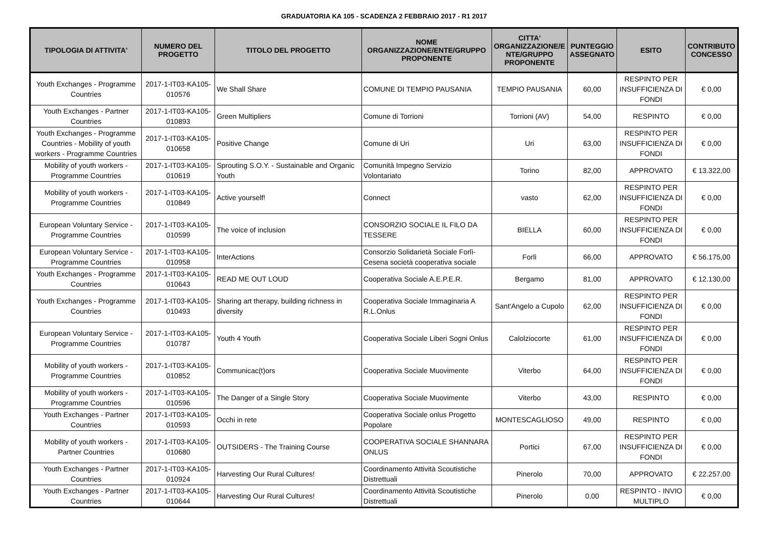GRADUATORIA KA 105 - SCADENZA 2 FEBBRAIO 2017 - R1 2017
| TIPOLOGIA DI ATTIVITA' | NUMERO DEL PROGETTO | TITOLO DEL PROGETTO | NOME ORGANIZZAZIONE/ENTE/GRUPPO PROPONENTE | CITTA' ORGANIZZAZIONE/E NTE/GRUPPO PROPONENTE | PUNTEGGIO ASSEGNATO | ESITO | CONTRIBUTO CONCESSO |
| --- | --- | --- | --- | --- | --- | --- | --- |
| Youth Exchanges - Programme Countries | 2017-1-IT03-KA105-010576 | We Shall Share | COMUNE DI TEMPIO PAUSANIA | TEMPIO PAUSANIA | 60,00 | RESPINTO PER INSUFFICIENZA DI FONDI | € 0,00 |
| Youth Exchanges - Partner Countries | 2017-1-IT03-KA105-010893 | Green Multipliers | Comune di Torrioni | Torrioni (AV) | 54,00 | RESPINTO | € 0,00 |
| Youth Exchanges - Programme Countries - Mobility of youth workers - Programme Countries | 2017-1-IT03-KA105-010658 | Positive Change | Comune di Uri | Uri | 63,00 | RESPINTO PER INSUFFICIENZA DI FONDI | € 0,00 |
| Mobility of youth workers - Programme Countries | 2017-1-IT03-KA105-010619 | Sprouting S.O.Y. - Sustainable and Organic Youth | Comunità Impegno Servizio Volontariato | Torino | 82,00 | APPROVATO | € 13.322,00 |
| Mobility of youth workers - Programme Countries | 2017-1-IT03-KA105-010849 | Active yourself! | Connect | vasto | 62,00 | RESPINTO PER INSUFFICIENZA DI FONDI | € 0,00 |
| European Voluntary Service - Programme Countries | 2017-1-IT03-KA105-010599 | The voice of inclusion | CONSORZIO SOCIALE IL FILO DA TESSERE | BIELLA | 60,00 | RESPINTO PER INSUFFICIENZA DI FONDI | € 0,00 |
| European Voluntary Service - Programme Countries | 2017-1-IT03-KA105-010958 | InterActions | Consorzio Solidarietà Sociale Forlì-Cesena società cooperativa sociale | Forlì | 66,00 | APPROVATO | € 56.175,00 |
| Youth Exchanges - Programme Countries | 2017-1-IT03-KA105-010643 | READ ME OUT LOUD | Cooperativa Sociale A.E.P.E.R. | Bergamo | 81,00 | APPROVATO | € 12.130,00 |
| Youth Exchanges - Programme Countries | 2017-1-IT03-KA105-010493 | Sharing art therapy, building richness in diversity | Cooperativa Sociale Immaginaria A R.L.Onlus | Sant'Angelo a Cupolo | 62,00 | RESPINTO PER INSUFFICIENZA DI FONDI | € 0,00 |
| European Voluntary Service - Programme Countries | 2017-1-IT03-KA105-010787 | Youth 4 Youth | Cooperativa Sociale Liberi Sogni Onlus | Calolziocorte | 61,00 | RESPINTO PER INSUFFICIENZA DI FONDI | € 0,00 |
| Mobility of youth workers - Programme Countries | 2017-1-IT03-KA105-010852 | Communicac(t)ors | Cooperativa Sociale Muovimente | Viterbo | 64,00 | RESPINTO PER INSUFFICIENZA DI FONDI | € 0,00 |
| Mobility of youth workers - Programme Countries | 2017-1-IT03-KA105-010596 | The Danger of a Single Story | Cooperativa Sociale Muovimente | Viterbo | 43,00 | RESPINTO | € 0,00 |
| Youth Exchanges - Partner Countries | 2017-1-IT03-KA105-010593 | Occhi in rete | Cooperativa Sociale onlus Progetto Popolare | MONTESCAGLIOSO | 49,00 | RESPINTO | € 0,00 |
| Mobility of youth workers - Partner Countries | 2017-1-IT03-KA105-010680 | OUTSIDERS - The Training Course | COOPERATIVA SOCIALE SHANNARA ONLUS | Portici | 67,00 | RESPINTO PER INSUFFICIENZA DI FONDI | € 0,00 |
| Youth Exchanges - Partner Countries | 2017-1-IT03-KA105-010924 | Harvesting Our Rural Cultures! | Coordinamento Attività Scoutistiche Distrettuali | Pinerolo | 70,00 | APPROVATO | € 22.257,00 |
| Youth Exchanges - Partner Countries | 2017-1-IT03-KA105-010644 | Harvesting Our Rural Cultures! | Coordinamento Attività Scoutistiche Distrettuali | Pinerolo | 0,00 | RESPINTO - INVIO MULTIPLO | € 0,00 |